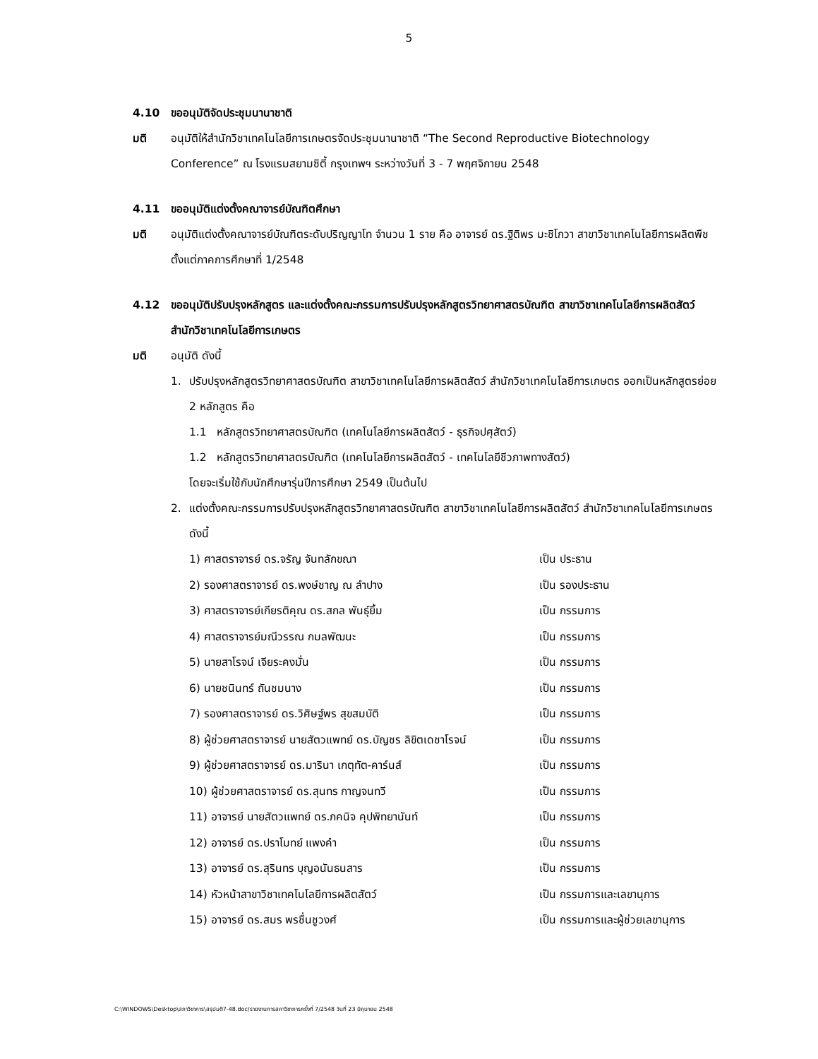5
4.10 ขออนุมัติจัดประชุมนานาชาติ
มติ อนุมัติให้สำนักวิชาเทคโนโลยีการเกษตรจัดประชุมนานาชาติ “The Second Reproductive Biotechnology Conference” ณ โรงแรมสยามซิตี้ กรุงเทพฯ ระหว่างวันที่ 3 - 7 พฤศจิกายน 2548
4.11 ขออนุมัติแต่งตั้งคณาจารย์บัณฑิตศึกษา
มติ อนุมัติแต่งตั้งคณาจารย์บัณฑิตระดับปริญญาโท จำนวน 1 ราย คือ อาจารย์ ดร.ฐิติพร มะชิโกวา สาขาวิชาเทคโนโลยีการผลิตพืช ตั้งแต่ภาคการศึกษาที่ 1/2548
4.12 ขออนุมัติปรับปรุงหลักสูตร และแต่งตั้งคณะกรรมการปรับปรุงหลักสูตรวิทยาศาสตรบัณฑิต สาขาวิชาเทคโนโลยีการผลิตสัตว์ สำนักวิชาเทคโนโลยีการเกษตร
มติ อนุมัติ ดังนี้
1. ปรับปรุงหลักสูตรวิทยาศาสตรบัณฑิต สาขาวิชาเทคโนโลยีการผลิตสัตว์ สำนักวิชาเทคโนโลยีการเกษตร ออกเป็นหลักสูตรย่อย 2 หลักสูตร คือ
1.1 หลักสูตรวิทยาศาสตรบัณฑิต (เทคโนโลยีการผลิตสัตว์ - ธุรกิจปศุสัตว์)
1.2 หลักสูตรวิทยาศาสตรบัณฑิต (เทคโนโลยีการผลิตสัตว์ - เทคโนโลยีชีวภาพทางสัตว์)
โดยจะเริ่มใช้กับนักศึกษารุ่นปีการศึกษา 2549 เป็นต้นไป
2. แต่งตั้งคณะกรรมการปรับปรุงหลักสูตรวิทยาศาสตรบัณฑิต สาขาวิชาเทคโนโลยีการผลิตสัตว์ สำนักวิชาเทคโนโลยีการเกษตร ดังนี้
| 1) ศาสตราจารย์ ดร.จรัญ จันทลักขณา | เป็น ประธาน |
| 2) รองศาสตราจารย์ ดร.พงษ์ชาญ ณ ลำปาง | เป็น รองประธาน |
| 3) ศาสตราจารย์เกียรติคุณ ดร.สกล พันธุ์ยิ้ม | เป็น กรรมการ |
| 4) ศาสตราจารย์มณีวรรณ กมลพัฒนะ | เป็น กรรมการ |
| 5) นายสาโรจน์ เจียระคงมั่น | เป็น กรรมการ |
| 6) นายชนินทร์ ถันชมนาง | เป็น กรรมการ |
| 7) รองศาสตราจารย์ ดร.วิศิษฐ์พร สุขสมบัติ | เป็น กรรมการ |
| 8) ผู้ช่วยศาสตราจารย์ นายสัตวแพทย์ ดร.บัญชร ลิขิตเดชาโรจน์ | เป็น กรรมการ |
| 9) ผู้ช่วยศาสตราจารย์ ดร.มารินา เกตุทัต-คาร์นส์ | เป็น กรรมการ |
| 10) ผู้ช่วยศาสตราจารย์ ดร.สุนทร กาญจนทวี | เป็น กรรมการ |
| 11) อาจารย์ นายสัตวแพทย์ ดร.ภคนิจ คุปพิทยานันท์ | เป็น กรรมการ |
| 12) อาจารย์ ดร.ปราโมทย์ แพงคำ | เป็น กรรมการ |
| 13) อาจารย์ ดร.สุรินทร บุญอนันธนสาร | เป็น กรรมการ |
| 14) หัวหน้าสาขาวิชาเทคโนโลยีการผลิตสัตว์ | เป็น กรรมการและเลขานุการ |
| 15) อาจารย์ ดร.สมร พรชื่นชูวงศ์ | เป็น กรรมการและผู้ช่วยเลขานุการ |
C:\WINDOWS\Desktop\สภาวิชาการ\สรุปมติ7-48.doc/รายงานการสภาวิชาการครั้งที่ 7/2548 วันที่ 23 มิถุนายน 2548